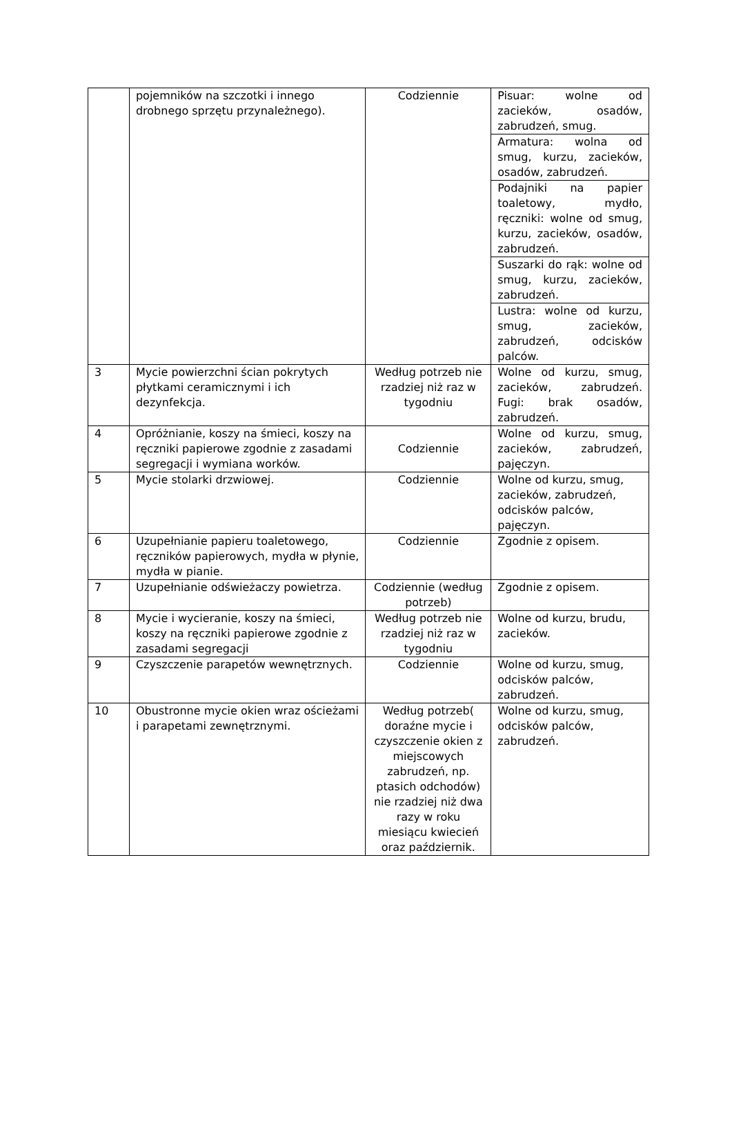| | pojemników na szczotki i innego drobnego sprzętu przynależnego). | Codziennie | Pisuar: wolne od zacieków, osadów, zabrudzeń, smug. |
| | | | Armatura: wolna od smug, kurzu, zacieków, osadów, zabrudzeń. |
| | | | Podajniki na papier toaletowy, mydło, ręczniki: wolne od smug, kurzu, zacieków, osadów, zabrudzeń. |
| | | | Suszarki do rąk: wolne od smug, kurzu, zacieków, zabrudzeń. |
| | | | Lustra: wolne od kurzu, smug, zacieków, zabrudzeń, odcisków palców. |
| 3 | Mycie powierzchni ścian pokrytych płytkami ceramicznymi i ich dezynfekcja. | Według potrzeb nie rzadziej niż raz w tygodniu | Wolne od kurzu, smug, zacieków, zabrudzeń. Fugi: brak osadów, zabrudzeń. |
| 4 | Opróżnianie, koszy na śmieci, koszy na ręczniki papierowe zgodnie z zasadami segregacji i wymiana worków. | Codziennie | Wolne od kurzu, smug, zacieków, zabrudzeń, pajęczyn. |
| 5 | Mycie stolarki drzwiowej. | Codziennie | Wolne od kurzu, smug, zacieków, zabrudzeń, odcisków palców, pajęczyn. |
| 6 | Uzupełnianie papieru toaletowego, ręczników papierowych, mydła w płynie, mydła w pianie. | Codziennie | Zgodnie z opisem. |
| 7 | Uzupełnianie odświeżaczy powietrza. | Codziennie (według potrzeb) | Zgodnie z opisem. |
| 8 | Mycie i wycieranie, koszy na śmieci, koszy na ręczniki papierowe zgodnie z zasadami segregacji | Według potrzeb nie rzadziej niż raz w tygodniu | Wolne od kurzu, brudu, zacieków. |
| 9 | Czyszczenie parapetów wewnętrznych. | Codziennie | Wolne od kurzu, smug, odcisków palców, zabrudzeń. |
| 10 | Obustronne mycie okien wraz ościeżami i parapetami zewnętrznymi. | Według potrzeb( doraźne mycie i czyszczenie okien z miejscowych zabrudzeń, np. ptasich odchodów) nie rzadziej niż dwa razy w roku miesiącu kwiecień oraz październik. | Wolne od kurzu, smug, odcisków palców, zabrudzeń. |